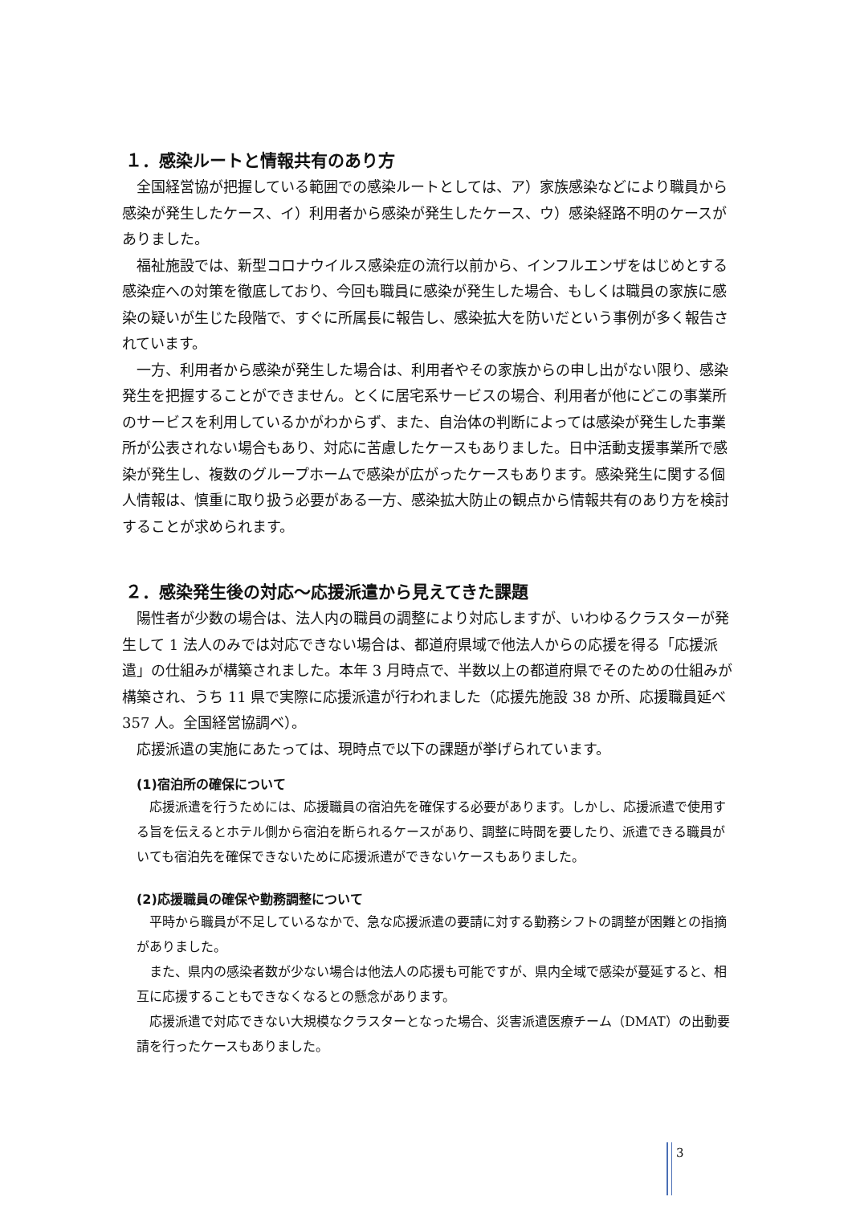１．感染ルートと情報共有のあり方
全国経営協が把握している範囲での感染ルートとしては、ア）家族感染などにより職員から感染が発生したケース、イ）利用者から感染が発生したケース、ウ）感染経路不明のケースがありました。
福祉施設では、新型コロナウイルス感染症の流行以前から、インフルエンザをはじめとする感染症への対策を徹底しており、今回も職員に感染が発生した場合、もしくは職員の家族に感染の疑いが生じた段階で、すぐに所属長に報告し、感染拡大を防いだという事例が多く報告されています。
一方、利用者から感染が発生した場合は、利用者やその家族からの申し出がない限り、感染発生を把握することができません。とくに居宅系サービスの場合、利用者が他にどこの事業所のサービスを利用しているかがわからず、また、自治体の判断によっては感染が発生した事業所が公表されない場合もあり、対応に苦慮したケースもありました。日中活動支援事業所で感染が発生し、複数のグループホームで感染が広がったケースもあります。感染発生に関する個人情報は、慎重に取り扱う必要がある一方、感染拡大防止の観点から情報共有のあり方を検討することが求められます。
２．感染発生後の対応～応援派遣から見えてきた課題
陽性者が少数の場合は、法人内の職員の調整により対応しますが、いわゆるクラスターが発生して 1 法人のみでは対応できない場合は、都道府県域で他法人からの応援を得る「応援派遣」の仕組みが構築されました。本年 3 月時点で、半数以上の都道府県でそのための仕組みが構築され、うち 11 県で実際に応援派遣が行われました（応援先施設 38 か所、応援職員延べ 357 人。全国経営協調べ）。
応援派遣の実施にあたっては、現時点で以下の課題が挙げられています。
(1)宿泊所の確保について
応援派遣を行うためには、応援職員の宿泊先を確保する必要があります。しかし、応援派遣で使用する旨を伝えるとホテル側から宿泊を断られるケースがあり、調整に時間を要したり、派遣できる職員がいても宿泊先を確保できないために応援派遣ができないケースもありました。
(2)応援職員の確保や勤務調整について
平時から職員が不足しているなかで、急な応援派遣の要請に対する勤務シフトの調整が困難との指摘がありました。
また、県内の感染者数が少ない場合は他法人の応援も可能ですが、県内全域で感染が蔓延すると、相互に応援することもできなくなるとの懸念があります。
応援派遣で対応できない大規模なクラスターとなった場合、災害派遣医療チーム（DMAT）の出動要請を行ったケースもありました。
3